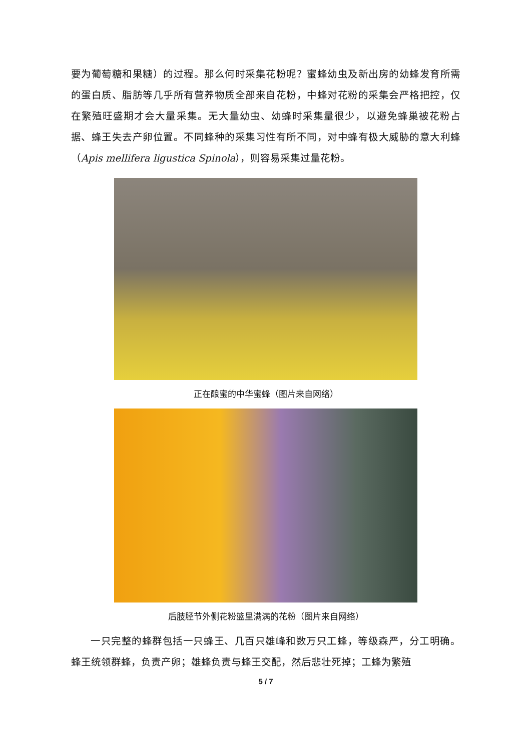要为葡萄糖和果糖）的过程。那么何时采集花粉呢？蜜蜂幼虫及新出房的幼蜂发育所需的蛋白质、脂肪等几乎所有营养物质全部来自花粉，中蜂对花粉的采集会严格把控，仅在繁殖旺盛期才会大量采集。无大量幼虫、幼蜂时采集量很少，以避免蜂巢被花粉占据、蜂王失去产卵位置。不同蜂种的采集习性有所不同，对中蜂有极大威胁的意大利蜂（Apis mellifera ligustica Spinola），则容易采集过量花粉。
正在酿蜜的中华蜜蜂（图片来自网络）
后肢胫节外侧花粉篮里满满的花粉（图片来自网络）
一只完整的蜂群包括一只蜂王、几百只雄峰和数万只工蜂，等级森严，分工明确。蜂王统领群蜂，负责产卵；雄蜂负责与蜂王交配，然后悲壮死掉；工蜂为繁殖
5 / 7